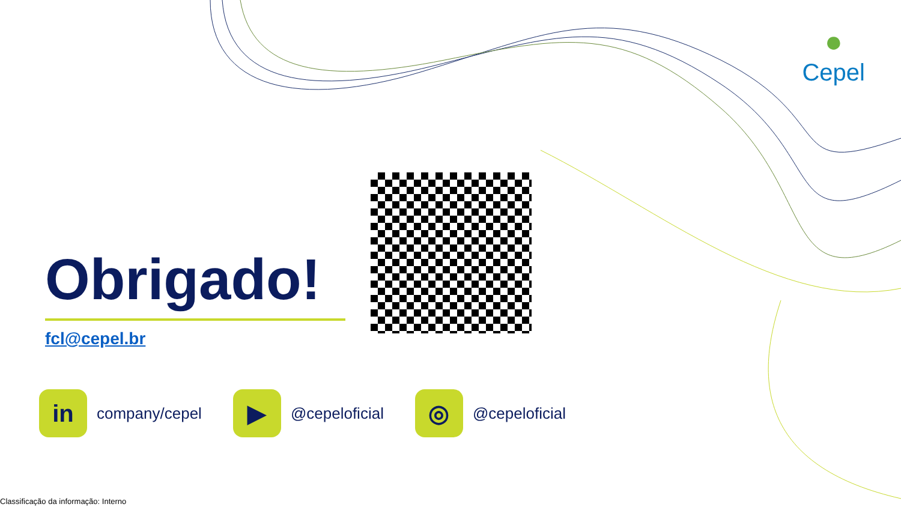●
Cepel
Obrigado!
fcl@cepel.br
in
company/cepel
▶
@cepeloficial
◎
@cepeloficial
Classificação da informação: Interno